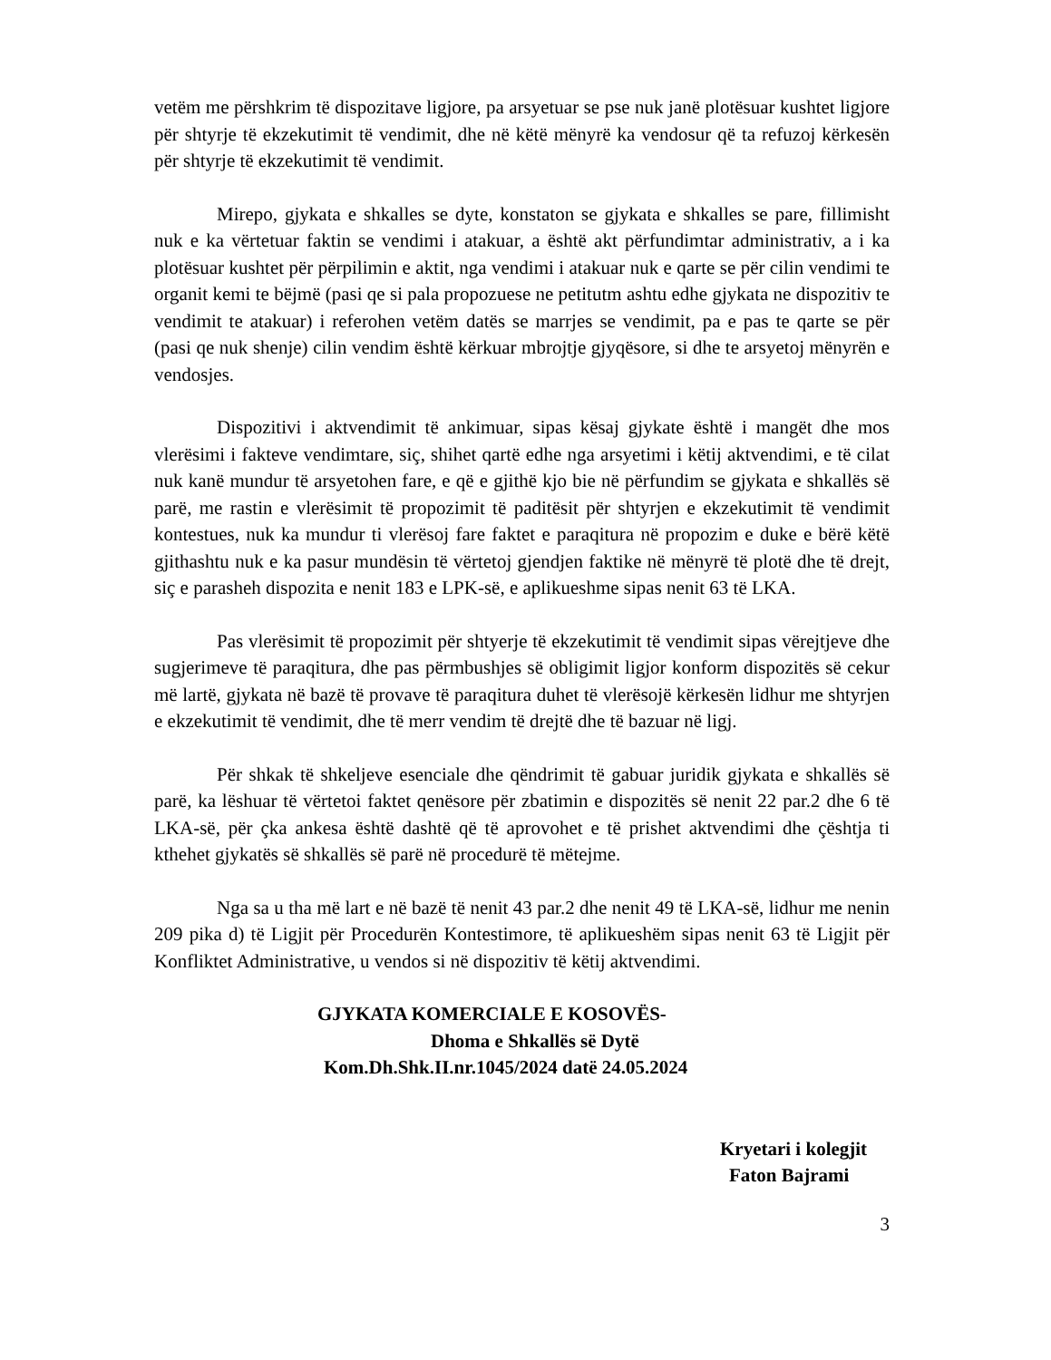vetëm me përshkrim të dispozitave ligjore, pa arsyetuar se pse nuk janë plotësuar kushtet ligjore për shtyrje të ekzekutimit të vendimit, dhe në këtë mënyrë ka vendosur që ta refuzoj kërkesën për shtyrje të ekzekutimit të vendimit.
Mirepo, gjykata e shkalles se dyte, konstaton se gjykata e shkalles se pare, fillimisht nuk e ka vërtetuar faktin se vendimi i atakuar, a është akt përfundimtar administrativ, a i ka plotësuar kushtet për përpilimin e aktit, nga vendimi i atakuar nuk e qarte se për cilin vendimi te organit kemi te bëjmë (pasi qe si pala propozuese ne petitutm ashtu edhe gjykata ne dispozitiv te vendimit te atakuar) i referohen vetëm datës se marrjes se vendimit, pa e pas te qarte se për (pasi qe nuk shenje) cilin vendim është kërkuar mbrojtje gjyqësore, si dhe te arsyetoj mënyrën e vendosjes.
Dispozitivi i aktvendimit të ankimuar, sipas kësaj gjykate është i mangët dhe mos vlerësimi i fakteve vendimtare, siç, shihet qartë edhe nga arsyetimi i këtij aktvendimi, e të cilat nuk kanë mundur të arsyetohen fare, e që e gjithë kjo bie në përfundim se gjykata e shkallës së parë, me rastin e vlerësimit të propozimit të paditësit për shtyrjen e ekzekutimit të vendimit kontestues, nuk ka mundur ti vlerësoj fare faktet e paraqitura në propozim e duke e bërë këtë gjithashtu nuk e ka pasur mundësin të vërtetoj gjendjen faktike në mënyrë të plotë dhe të drejt, siç e parasheh dispozita e nenit 183 e LPK-së, e aplikueshme sipas nenit 63 të LKA.
Pas vlerësimit të propozimit për shtyerje të ekzekutimit të vendimit sipas vërejtjeve dhe sugjerimeve të paraqitura, dhe pas përmbushjes së obligimit ligjor konform dispozitës së cekur më lartë, gjykata në bazë të provave të paraqitura duhet të vlerësojë kërkesën lidhur me shtyrjen e ekzekutimit të vendimit, dhe të merr vendim të drejtë dhe të bazuar në ligj.
Për shkak të shkeljeve esenciale dhe qëndrimit të gabuar juridik gjykata e shkallës së parë, ka lëshuar të vërtetoi faktet qenësore për zbatimin e dispozitës së nenit 22 par.2 dhe 6 të LKA-së, për çka ankesa është dashtë që të aprovohet e të prishet aktvendimi dhe çështja ti kthehet gjykatës së shkallës së parë në procedurë të mëtejme.
Nga sa u tha më lart e në bazë të nenit 43 par.2 dhe nenit 49 të LKA-së, lidhur me nenin 209 pika d) të Ligjit për Procedurën Kontestimore, të aplikueshëm sipas nenit 63 të Ligjit për Konfliktet Administrative, u vendos si në dispozitiv të këtij aktvendimi.
GJYKATA KOMERCIALE E KOSOVËS-
Dhoma e Shkallës së Dytë
Kom.Dh.Shk.II.nr.1045/2024 datë 24.05.2024
Kryetari i kolegjit
Faton Bajrami
3